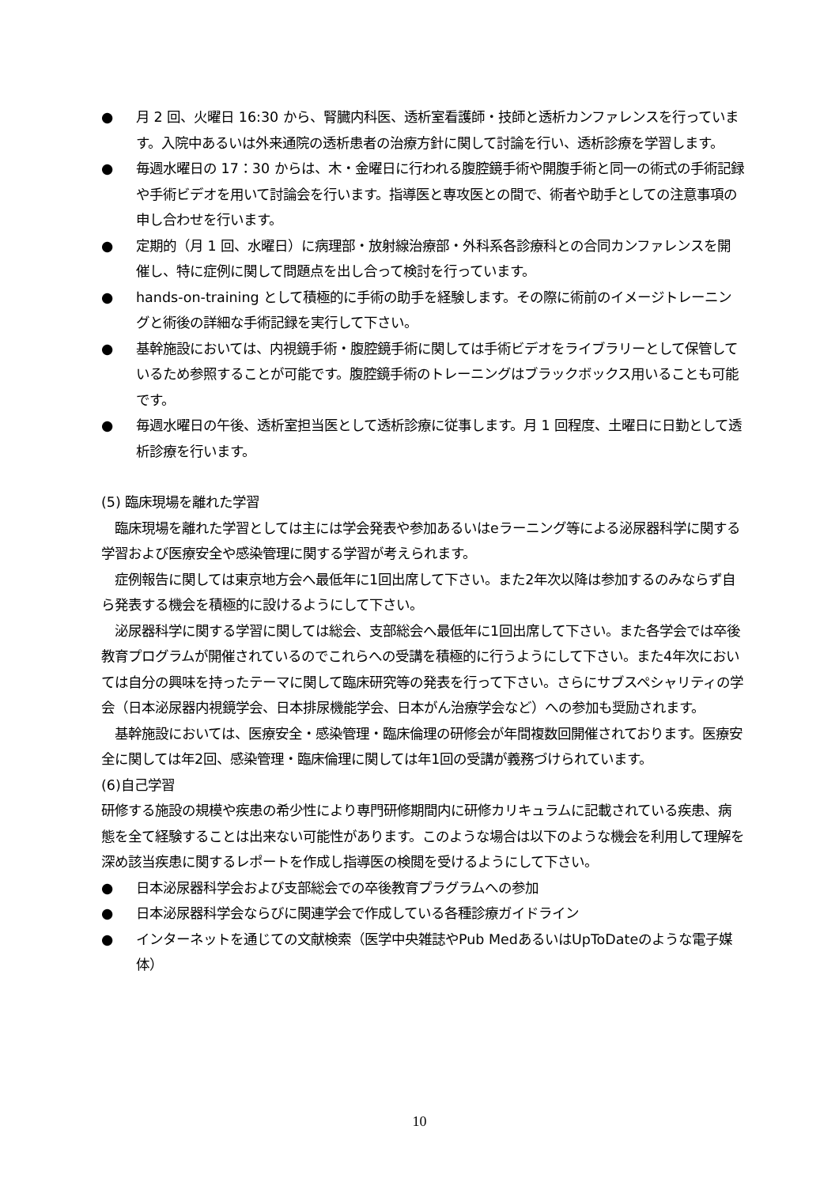● 月 2 回、火曜日 16:30 から、腎臓内科医、透析室看護師・技師と透析カンファレンスを行っています。入院中あるいは外来通院の透析患者の治療方針に関して討論を行い、透析診療を学習します。
● 毎週水曜日の 17：30 からは、木・金曜日に行われる腹腔鏡手術や開腹手術と同一の術式の手術記録や手術ビデオを用いて討論会を行います。指導医と専攻医との間で、術者や助手としての注意事項の申し合わせを行います。
● 定期的（月 1 回、水曜日）に病理部・放射線治療部・外科系各診療科との合同カンファレンスを開催し、特に症例に関して問題点を出し合って検討を行っています。
● hands-on-training として積極的に手術の助手を経験します。その際に術前のイメージトレーニングと術後の詳細な手術記録を実行して下さい。
● 基幹施設においては、内視鏡手術・腹腔鏡手術に関しては手術ビデオをライブラリーとして保管しているため参照することが可能です。腹腔鏡手術のトレーニングはブラックボックス用いることも可能です。
● 毎週水曜日の午後、透析室担当医として透析診療に従事します。月 1 回程度、土曜日に日勤として透析診療を行います。
(5) 臨床現場を離れた学習
　臨床現場を離れた学習としては主には学会発表や参加あるいはeラーニング等による泌尿器科学に関する学習および医療安全や感染管理に関する学習が考えられます。
　症例報告に関しては東京地方会へ最低年に1回出席して下さい。また2年次以降は参加するのみならず自ら発表する機会を積極的に設けるようにして下さい。
　泌尿器科学に関する学習に関しては総会、支部総会へ最低年に1回出席して下さい。また各学会では卒後教育プログラムが開催されているのでこれらへの受講を積極的に行うようにして下さい。また4年次においては自分の興味を持ったテーマに関して臨床研究等の発表を行って下さい。さらにサブスペシャリティの学会（日本泌尿器内視鏡学会、日本排尿機能学会、日本がん治療学会など）への参加も奨励されます。
　基幹施設においては、医療安全・感染管理・臨床倫理の研修会が年間複数回開催されております。医療安全に関しては年2回、感染管理・臨床倫理に関しては年1回の受講が義務づけられています。
(6)自己学習
研修する施設の規模や疾患の希少性により専門研修期間内に研修カリキュラムに記載されている疾患、病態を全て経験することは出来ない可能性があります。このような場合は以下のような機会を利用して理解を深め該当疾患に関するレポートを作成し指導医の検閲を受けるようにして下さい。
● 日本泌尿器科学会および支部総会での卒後教育プラグラムへの参加
● 日本泌尿器科学会ならびに関連学会で作成している各種診療ガイドライン
● インターネットを通じての文献検索（医学中央雑誌やPub MedあるいはUpToDateのような電子媒体）
10